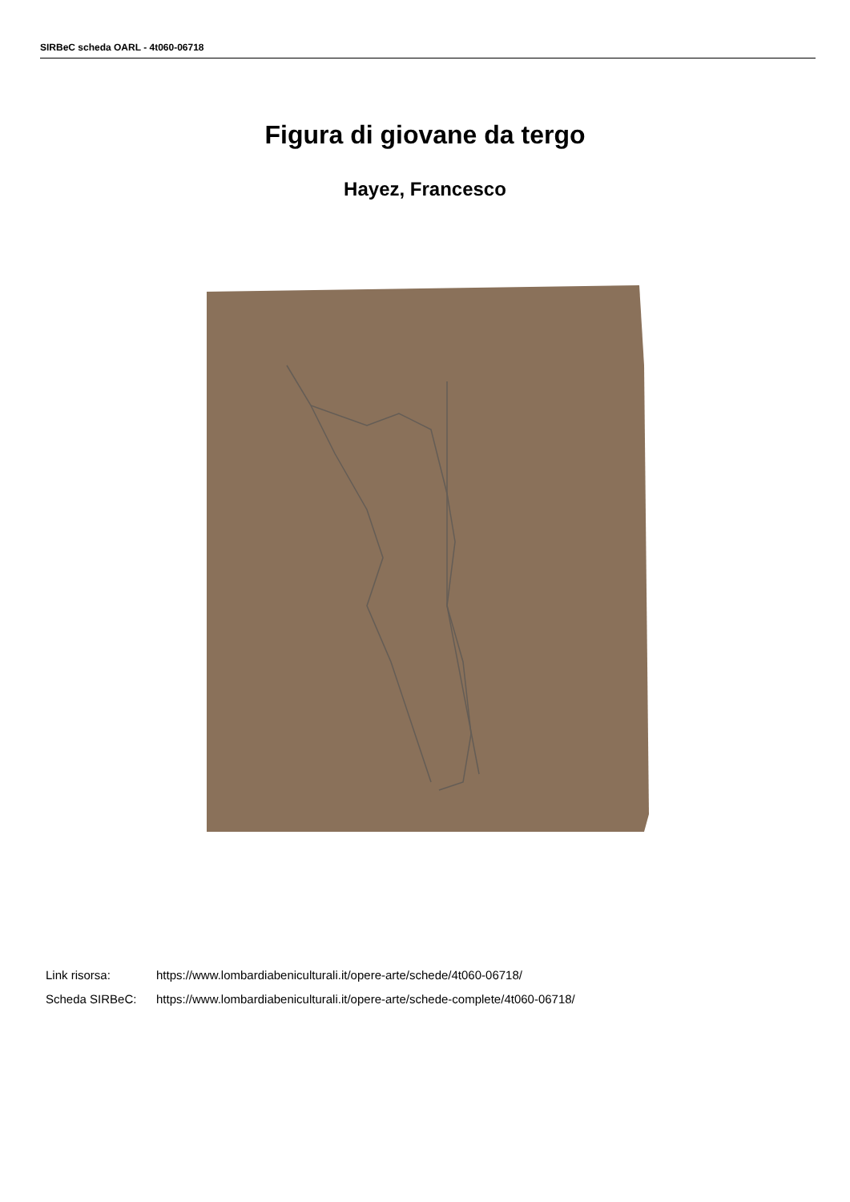SIRBeC scheda OARL - 4t060-06718
Figura di giovane da tergo
Hayez, Francesco
Link risorsa: https://www.lombardiabeniculturali.it/opere-arte/schede/4t060-06718/
Scheda SIRBeC: https://www.lombardiabeniculturali.it/opere-arte/schede-complete/4t060-06718/